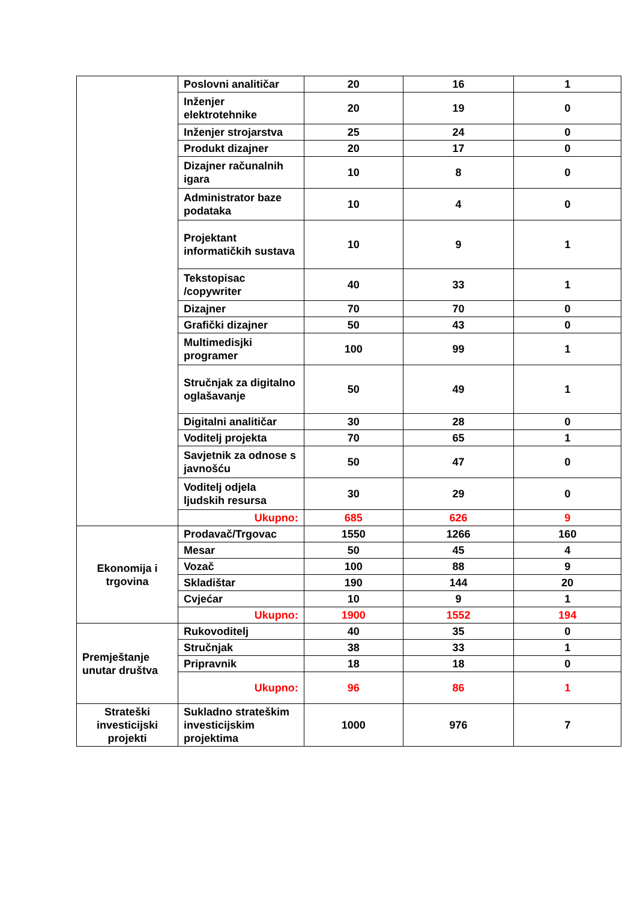| | Poslovni analitičar | 20 | 16 | 1 |
| | Inženjer elektrotehnike | 20 | 19 | 0 |
| | Inženjer strojarstva | 25 | 24 | 0 |
| | Produkt dizajner | 20 | 17 | 0 |
| | Dizajner računalnih igara | 10 | 8 | 0 |
| | Administrator baze podataka | 10 | 4 | 0 |
| | Projektant informatičkih sustava | 10 | 9 | 1 |
| | Tekstopisac /copywriter | 40 | 33 | 1 |
| | Dizajner | 70 | 70 | 0 |
| | Grafički dizajner | 50 | 43 | 0 |
| | Multimedisjki programer | 100 | 99 | 1 |
| | Stručnjak za digitalno oglašavanje | 50 | 49 | 1 |
| | Digitalni analitičar | 30 | 28 | 0 |
| | Voditelj projekta | 70 | 65 | 1 |
| | Savjetnik za odnose s javnošću | 50 | 47 | 0 |
| | Voditelj odjela ljudskih resursa | 30 | 29 | 0 |
| | Ukupno: | 685 | 626 | 9 |
| Ekonomija i trgovina | Prodavač/Trgovac | 1550 | 1266 | 160 |
| | Mesar | 50 | 45 | 4 |
| | Vozač | 100 | 88 | 9 |
| | Skladištar | 190 | 144 | 20 |
| | Cvjećar | 10 | 9 | 1 |
| | Ukupno: | 1900 | 1552 | 194 |
| Premještanje unutar društva | Rukovoditelj | 40 | 35 | 0 |
| | Stručnjak | 38 | 33 | 1 |
| | Pripravnik | 18 | 18 | 0 |
| | Ukupno: | 96 | 86 | 1 |
| Strateški investicijski projekti | Sukladno strateškim investicijskim projektima | 1000 | 976 | 7 |